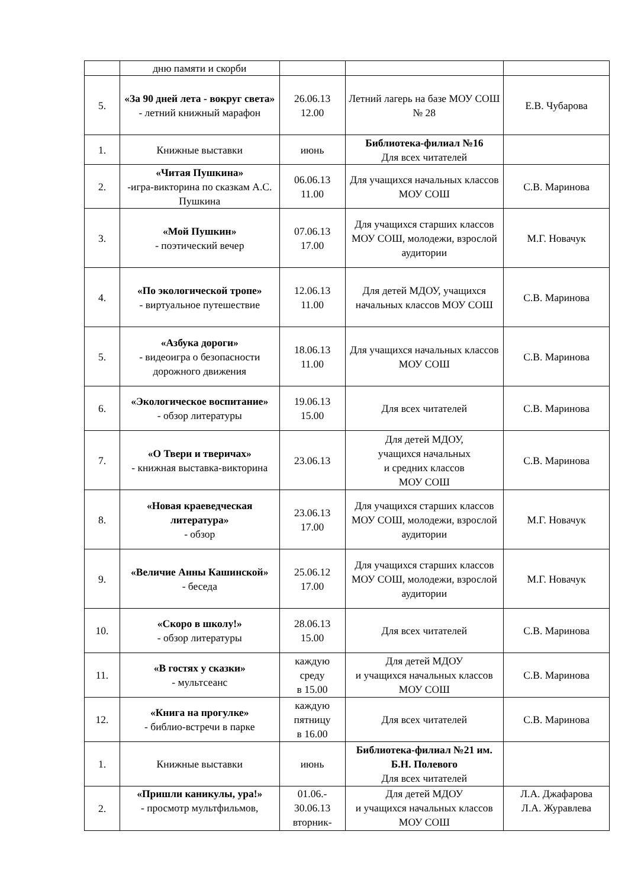| | дню памяти и скорби | | | |
| 5. | «За 90 дней лета - вокруг света» - летний книжный марафон | 26.06.13 12.00 | Летний лагерь на базе МОУ СОШ № 28 | Е.В. Чубарова |
| 1. | Книжные выставки | июнь | Библиотека-филиал №16 Для всех читателей | |
| 2. | «Читая Пушкина» -игра-викторина по сказкам А.С. Пушкина | 06.06.13 11.00 | Для учащихся начальных классов МОУ СОШ | С.В. Маринова |
| 3. | «Мой Пушкин» - поэтический вечер | 07.06.13 17.00 | Для учащихся старших классов МОУ СОШ, молодежи, взрослой аудитории | М.Г. Новачук |
| 4. | «По экологической тропе» - виртуальное путешествие | 12.06.13 11.00 | Для детей МДОУ, учащихся начальных классов МОУ СОШ | С.В. Маринова |
| 5. | «Азбука дороги» - видеоигра о безопасности дорожного движения | 18.06.13 11.00 | Для учащихся начальных классов МОУ СОШ | С.В. Маринова |
| 6. | «Экологическое воспитание» - обзор литературы | 19.06.13 15.00 | Для всех читателей | С.В. Маринова |
| 7. | «О Твери и тверичах» - книжная выставка-викторина | 23.06.13 | Для детей МДОУ, учащихся начальных и средних классов МОУ СОШ | С.В. Маринова |
| 8. | «Новая краеведческая литература» - обзор | 23.06.13 17.00 | Для учащихся старших классов МОУ СОШ, молодежи, взрослой аудитории | М.Г. Новачук |
| 9. | «Величие Анны Кашинской» - беседа | 25.06.12 17.00 | Для учащихся старших классов МОУ СОШ, молодежи, взрослой аудитории | М.Г. Новачук |
| 10. | «Скоро в школу!» - обзор литературы | 28.06.13 15.00 | Для всех читателей | С.В. Маринова |
| 11. | «В гостях у сказки» - мультсеанс | каждую среду в 15.00 | Для детей МДОУ и учащихся начальных классов МОУ СОШ | С.В. Маринова |
| 12. | «Книга на прогулке» - библио-встречи в парке | каждую пятницу в 16.00 | Для всех читателей | С.В. Маринова |
| 1. | Книжные выставки | июнь | Библиотека-филиал №21 им. Б.Н. Полевого Для всех читателей | |
| 2. | «Пришли каникулы, ура!» - просмотр мультфильмов, | 01.06.- 30.06.13 вторник- | Для детей МДОУ и учащихся начальных классов МОУ СОШ | Л.А. Джафарова Л.А. Журавлева |